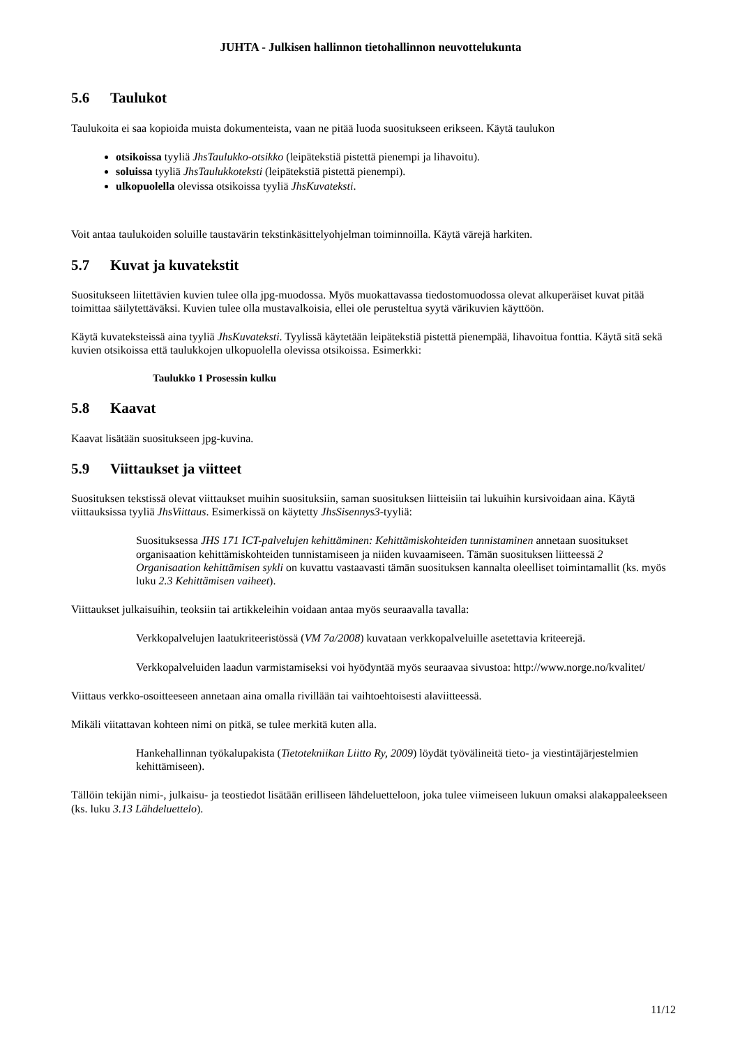JUHTA - Julkisen hallinnon tietohallinnon neuvottelukunta
5.6 Taulukot
Taulukoita ei saa kopioida muista dokumenteista, vaan ne pitää luoda suositukseen erikseen. Käytä taulukon
otsikoissa tyyliä JhsTaulukko-otsikko (leipätekstiä pistettä pienempi ja lihavoitu).
soluissa tyyliä JhsTaulukkoteksti (leipätekstiä pistettä pienempi).
ulkopuolella olevissa otsikoissa tyyliä JhsKuvateksti.
Voit antaa taulukoiden soluille taustavärin tekstinkäsittelyohjelman toiminnoilla. Käytä värejä harkiten.
5.7 Kuvat ja kuvatekstit
Suositukseen liitettävien kuvien tulee olla jpg-muodossa. Myös muokattavassa tiedostomuodossa olevat alkuperäiset kuvat pitää toimittaa säilytettäväksi. Kuvien tulee olla mustavalkoisia, ellei ole perusteltua syytä värikuvien käyttöön.
Käytä kuvateksteissä aina tyyliä JhsKuvateksti. Tyylissä käytetään leipätekstiä pistettä pienempää, lihavoitua fonttia. Käytä sitä sekä kuvien otsikoissa että taulukkojen ulkopuolella olevissa otsikoissa. Esimerkki:
Taulukko 1 Prosessin kulku
5.8 Kaavat
Kaavat lisätään suositukseen jpg-kuvina.
5.9 Viittaukset ja viitteet
Suosituksen tekstissä olevat viittaukset muihin suosituksiin, saman suosituksen liitteisiin tai lukuihin kursivoidaan aina. Käytä viittauksissa tyyliä JhsViittaus. Esimerkissä on käytetty JhsSisennys3-tyyliä:
Suosituksessa JHS 171 ICT-palvelujen kehittäminen: Kehittämiskohteiden tunnistaminen annetaan suositukset organisaation kehittämiskohteiden tunnistamiseen ja niiden kuvaamiseen. Tämän suosituksen liitteessä 2 Organisaation kehittämisen sykli on kuvattu vastaavasti tämän suosituksen kannalta oleelliset toimintamallit (ks. myös luku 2.3 Kehittämisen vaiheet).
Viittaukset julkaisuihin, teoksiin tai artikkeleihin voidaan antaa myös seuraavalla tavalla:
Verkkopalvelujen laatukriteeristössä (VM 7a/2008) kuvataan verkkopalveluille asetettavia kriteerejä.
Verkkopalveluiden laadun varmistamiseksi voi hyödyntää myös seuraavaa sivustoa: http://www.norge.no/kvalitet/
Viittaus verkko-osoitteeseen annetaan aina omalla rivillään tai vaihtoehtoisesti alaviitteessä.
Mikäli viitattavan kohteen nimi on pitkä, se tulee merkitä kuten alla.
Hankehallinnan työkalupakista (Tietotekniikan Liitto Ry, 2009) löydät työvälineitä tieto- ja viestintäjärjestelmien kehittämiseen).
Tällöin tekijän nimi-, julkaisu- ja teostiedot lisätään erilliseen lähdeluetteloon, joka tulee viimeiseen lukuun omaksi alakappaleekseen (ks. luku 3.13 Lähdeluettelo).
11/12